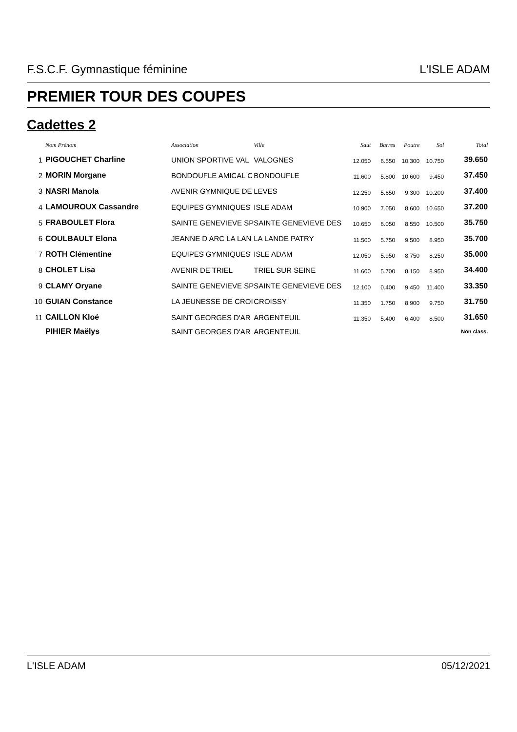F.S.C.F. Gymnastique féminine L'ISLE ADAM
PREMIER TOUR DES COUPES
Cadettes 2
| | Nom Prénom | Association | Ville | Saut | Barres | Poutre | Sol | Total |
| --- | --- | --- | --- | --- | --- | --- | --- | --- |
| 1 | PIGOUCHET Charline | UNION SPORTIVE VAL | VALOGNES | 12.050 | 6.550 | 10.300 | 10.750 | 39.650 |
| 2 | MORIN Morgane | BONDOUFLE AMICAL C | BONDOUFLE | 11.600 | 5.800 | 10.600 | 9.450 | 37.450 |
| 3 | NASRI Manola | AVENIR GYMNIQUE DE | LEVES | 12.250 | 5.650 | 9.300 | 10.200 | 37.400 |
| 4 | LAMOUROUX Cassandre | EQUIPES GYMNIQUES | ISLE ADAM | 10.900 | 7.050 | 8.600 | 10.650 | 37.200 |
| 5 | FRABOULET Flora | SAINTE GENEVIEVE SP | SAINTE GENEVIEVE DES | 10.650 | 6.050 | 8.550 | 10.500 | 35.750 |
| 6 | COULBAULT Elona | JEANNE D ARC LA LAN | LA LANDE PATRY | 11.500 | 5.750 | 9.500 | 8.950 | 35.700 |
| 7 | ROTH Clémentine | EQUIPES GYMNIQUES | ISLE ADAM | 12.050 | 5.950 | 8.750 | 8.250 | 35.000 |
| 8 | CHOLET Lisa | AVENIR DE TRIEL | TRIEL SUR SEINE | 11.600 | 5.700 | 8.150 | 8.950 | 34.400 |
| 9 | CLAMY Oryane | SAINTE GENEVIEVE SP | SAINTE GENEVIEVE DES | 12.100 | 0.400 | 9.450 | 11.400 | 33.350 |
| 10 | GUIAN Constance | LA JEUNESSE DE CROI | CROISSY | 11.350 | 1.750 | 8.900 | 9.750 | 31.750 |
| 11 | CAILLON Kloé | SAINT GEORGES D'AR | ARGENTEUIL | 11.350 | 5.400 | 6.400 | 8.500 | 31.650 |
| | PIHIER Maëlys | SAINT GEORGES D'AR | ARGENTEUIL | | | | | Non class. |
L'ISLE ADAM 05/12/2021